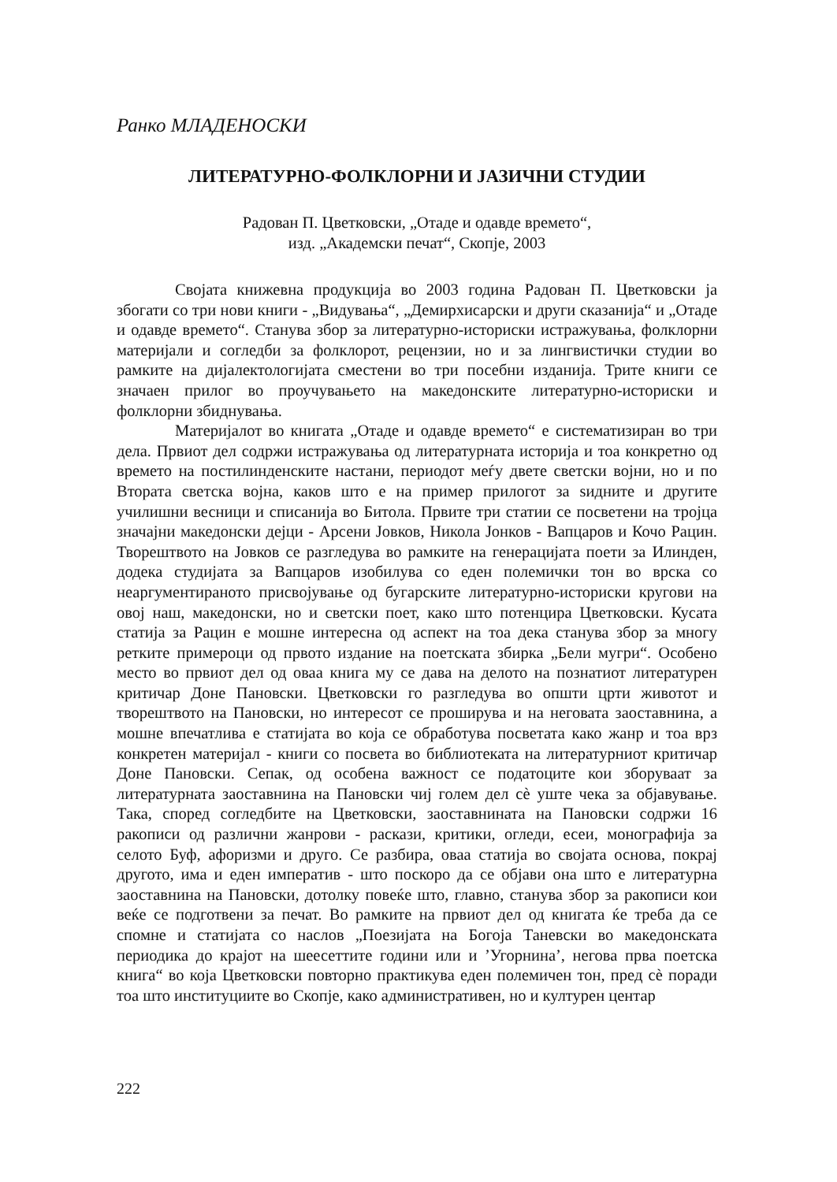Ранко МЛАДЕНОСКИ
ЛИТЕРАТУРНО-ФОЛКЛОРНИ И ЈАЗИЧНИ СТУДИИ
Радован П. Цветковски, „Отаде и одавде времето“,
изд. „Академски печат“, Скопје, 2003
Својата книжевна продукција во 2003 година Радован П. Цветковски ја збогати со три нови книги - „Видувања“, „Демирхисарски и други сказанија“ и „Отаде и одавде времето“. Станува збор за литературно-историски истражувања, фолклорни материјали и согледби за фолклорот, рецензии, но и за лингвистички студии во рамките на дијалектологијата сместени во три посебни изданија. Трите книги се значаен прилог во проучувањето на македонските литературно-историски и фолклорни збиднувања.
Материјалот во книгата „Отаде и одавде времето“ е систематизиран во три дела. Првиот дел содржи истражувања од литературната историја и тоа конкретно од времето на постилинденските настани, периодот меѓу двете светски војни, но и по Втората светска војна, каков што е на пример прилогот за ѕидните и другите училишни весници и списанија во Битола. Првите три статии се посветени на тројца значајни македонски дејци - Арсени Јовков, Никола Јонков - Вапцаров и Кочо Рацин. Творештвото на Јовков се разгледува во рамките на генерацијата поети за Илинден, додека студијата за Вапцаров изобилува со еден полемички тон во врска со неаргументираното присвојување од бугарските литературно-историски кругови на овој наш, македонски, но и светски поет, како што потенцира Цветковски. Кусата статија за Рацин е мошне интересна од аспект на тоа дека станува збор за многу ретките примероци од првото издание на поетската збирка „Бели мугри“. Особено место во првиот дел од оваа книга му се дава на делото на познатиот литературен критичар Доне Пановски. Цветковски го разгледува во општи црти животот и творештвото на Пановски, но интересот се проширува и на неговата заоставнина, а мошне впечатлива е статијата во која се обработува посветата како жанр и тоа врз конкретен материјал - книги со посвета во библиотеката на литературниот критичар Доне Пановски. Сепак, од особена важност се податоците кои зборуваат за литературната заоставнина на Пановски чиј голем дел сè уште чека за објавување. Така, според согледбите на Цветковски, заоставнината на Пановски содржи 16 ракописи од различни жанрови - раскази, критики, огледи, есеи, монографија за селото Буф, афоризми и друго. Се разбира, оваа статија во својата основа, покрај другото, има и еден императив - што поскоро да се објави она што е литературна заоставнина на Пановски, дотолку повеќе што, главно, станува збор за ракописи кои веќе се подготвени за печат. Во рамките на првиот дел од книгата ќе треба да се спомне и статијата со наслов „Поезијата на Богоја Таневски во македонската периодика до крајот на шеесеттите години или и ’Угорнина’, негова прва поетска книга“ во која Цветковски повторно практикува еден полемичен тон, пред сè поради тоа што институциите во Скопје, како административен, но и културен центар
222